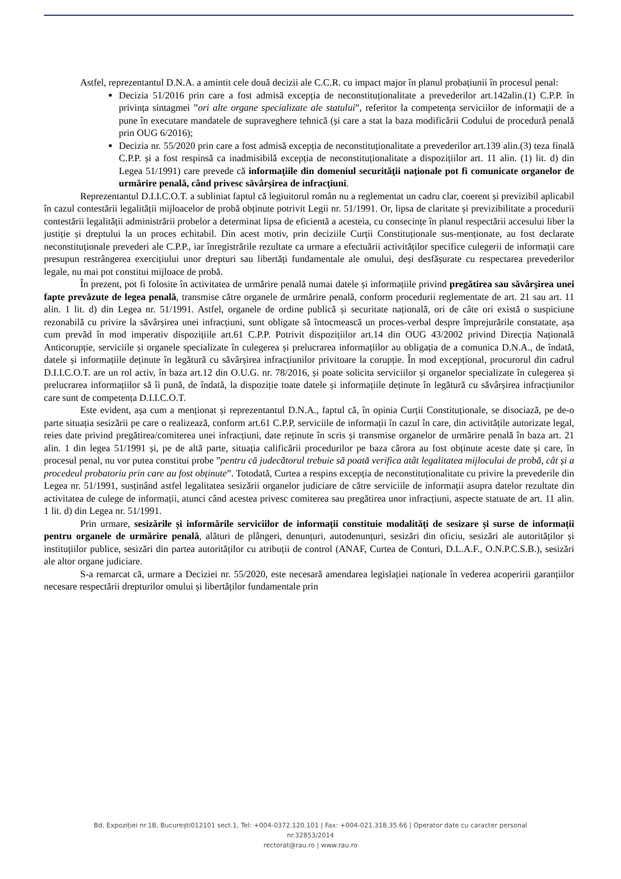Astfel, reprezentantul D.N.A. a amintit cele două decizii ale C.C.R. cu impact major în planul probațiunii în procesul penal:
Decizia 51/2016 prin care a fost admisă excepția de neconstituționalitate a prevederilor art.142alin.(1) C.P.P. în privința sintagmei ”ori alte organe specializate ale statului”, referitor la competența serviciilor de informații de a pune în executare mandatele de supraveghere tehnică (și care a stat la baza modificării Codului de procedură penală prin OUG 6/2016);
Decizia nr. 55/2020 prin care a fost admisă excepția de neconstituționalitate a prevederilor art.139 alin.(3) teza finală C.P.P. și a fost respinsă ca inadmisibilă excepția de neconstituționalitate a dispozițiilor art. 11 alin. (1) lit. d) din Legea 51/1991) care prevede că informaţiile din domeniul securităţii naţionale pot fi comunicate organelor de urmărire penală, când privesc săvârşirea de infracţiuni.
Reprezentantul D.I.I.C.O.T. a subliniat faptul că legiuitorul român nu a reglementat un cadru clar, coerent și previzibil aplicabil în cazul contestării legalității mijloacelor de probă obținute potrivit Legii nr. 51/1991. Or, lipsa de claritate și previzibilitate a procedurii contestării legalității administrării probelor a determinat lipsa de eficientă a acesteia, cu consecințe în planul respectării accesului liber la justiție și dreptului la un proces echitabil. Din acest motiv, prin deciziile Curții Constituționale sus-menționate, au fost declarate neconstituționale prevederi ale C.P.P., iar înregistrările rezultate ca urmare a efectuării activităților specifice culegerii de informații care presupun restrângerea exercițiului unor drepturi sau libertăți fundamentale ale omului, deși desfășurate cu respectarea prevederilor legale, nu mai pot constitui mijloace de probă.
În prezent, pot fi folosite în activitatea de urmărire penală numai datele și informațiile privind pregătirea sau săvârşirea unei fapte prevăzute de legea penală, transmise către organele de urmărire penală, conform procedurii reglementate de art. 21 sau art. 11 alin. 1 lit. d) din Legea nr. 51/1991. Astfel, organele de ordine publică și securitate națională, ori de câte ori există o suspiciune rezonabilă cu privire la săvârșirea unei infracțiuni, sunt obligate să întocmească un proces-verbal despre împrejurările constatate, așa cum prevăd în mod imperativ dispozițiile art.61 C.P.P. Potrivit dispozițiilor art.14 din OUG 43/2002 privind Direcția Națională Anticorupție, serviciile și organele specializate în culegerea și prelucrarea informațiilor au obligația de a comunica D.N.A., de îndată, datele și informațiile deținute în legătură cu săvârșirea infracțiunilor privitoare la corupție. În mod excepțional, procurorul din cadrul D.I.I.C.O.T. are un rol activ, în baza art.12 din O.U.G. nr. 78/2016, și poate solicita serviciilor și organelor specializate în culegerea și prelucrarea informațiilor să îi pună, de îndată, la dispoziție toate datele și informațiile deținute în legătură cu săvârșirea infracțiunilor care sunt de competența D.I.I.C.O.T.
Este evident, așa cum a menționat și reprezentantul D.N.A., faptul că, în opinia Curții Constituționale, se disociază, pe de-o parte situația sesizării pe care o realizează, conform art.61 C.P.P, serviciile de informații în cazul în care, din activitățile autorizate legal, reies date privind pregătirea/comiterea unei infracțiuni, date reținute în scris și transmise organelor de urmărire penală în baza art. 21 alin. 1 din legea 51/1991 și, pe de altă parte, situația calificării procedurilor pe baza cărora au fost obținute aceste date și care, în procesul penal, nu vor putea constitui probe ”pentru că judecătorul trebuie să poată verifica atât legalitatea mijlocului de probă, cât și a procedeul probatoriu prin care au fost obținute”. Totodată, Curtea a respins excepția de neconstituționalitate cu privire la prevederile din Legea nr. 51/1991, susținând astfel legalitatea sesizării organelor judiciare de către serviciile de informații asupra datelor rezultate din activitatea de culege de informații, atunci când acestea privesc comiterea sau pregătirea unor infracțiuni, aspecte statuate de art. 11 alin. 1 lit. d) din Legea nr. 51/1991.
Prin urmare, sesizările și informările serviciilor de informații constituie modalități de sesizare și surse de informații pentru organele de urmărire penală, alături de plângeri, denunțuri, autodenunțuri, sesizări din oficiu, sesizări ale autorităților și instituțiilor publice, sesizări din partea autorităților cu atribuții de control (ANAF, Curtea de Conturi, D.L.A.F., O.N.P.C.S.B.), sesizări ale altor organe judiciare.
S-a remarcat că, urmare a Deciziei nr. 55/2020, este necesară amendarea legislației naționale în vederea acoperirii garanțiilor necesare respectării drepturilor omului și libertăților fundamentale prin
Bd. Expoziției nr.1B, București012101 sect.1, Tel: +004-0372.120.101 | Fax: +004-021.318.35.66 | Operator date cu caracter personal nr.32853/2014
rectorat@rau.ro | www.rau.ro